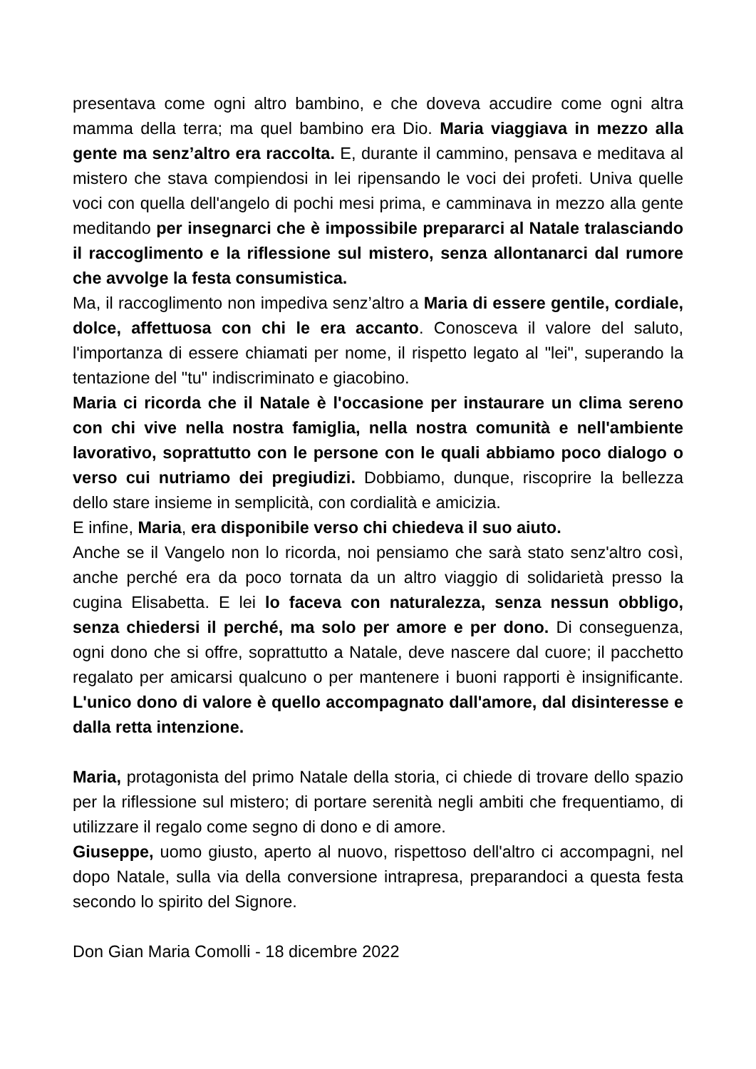presentava come ogni altro bambino, e che doveva accudire come ogni altra mamma della terra; ma quel bambino era Dio. Maria viaggiava in mezzo alla gente ma senz’altro era raccolta. E, durante il cammino, pensava e meditava al mistero che stava compiendosi in lei ripensando le voci dei profeti. Univa quelle voci con quella dell'angelo di pochi mesi prima, e camminava in mezzo alla gente meditando per insegnarci che è impossibile prepararci al Natale tralasciando il raccoglimento e la riflessione sul mistero, senza allontanarci dal rumore che avvolge la festa consumistica.
Ma, il raccoglimento non impediva senz’altro a Maria di essere gentile, cordiale, dolce, affettuosa con chi le era accanto. Conosceva il valore del saluto, l'importanza di essere chiamati per nome, il rispetto legato al "lei", superando la tentazione del "tu" indiscriminato e giacobino.
Maria ci ricorda che il Natale è l'occasione per instaurare un clima sereno con chi vive nella nostra famiglia, nella nostra comunità e nell'ambiente lavorativo, soprattutto con le persone con le quali abbiamo poco dialogo o verso cui nutriamo dei pregiudizi. Dobbiamo, dunque, riscoprire la bellezza dello stare insieme in semplicità, con cordialità e amicizia.
E infine, Maria, era disponibile verso chi chiedeva il suo aiuto.
Anche se il Vangelo non lo ricorda, noi pensiamo che sarà stato senz'altro così, anche perché era da poco tornata da un altro viaggio di solidarietà presso la cugina Elisabetta. E lei lo faceva con naturalezza, senza nessun obbligo, senza chiedersi il perché, ma solo per amore e per dono. Di conseguenza, ogni dono che si offre, soprattutto a Natale, deve nascere dal cuore; il pacchetto regalato per amicarsi qualcuno o per mantenere i buoni rapporti è insignificante. L'unico dono di valore è quello accompagnato dall'amore, dal disinteresse e dalla retta intenzione.
Maria, protagonista del primo Natale della storia, ci chiede di trovare dello spazio per la riflessione sul mistero; di portare serenità negli ambiti che frequentiamo, di utilizzare il regalo come segno di dono e di amore.
Giuseppe, uomo giusto, aperto al nuovo, rispettoso dell'altro ci accompagni, nel dopo Natale, sulla via della conversione intrapresa, preparandoci a questa festa secondo lo spirito del Signore.
Don Gian Maria Comolli - 18 dicembre 2022